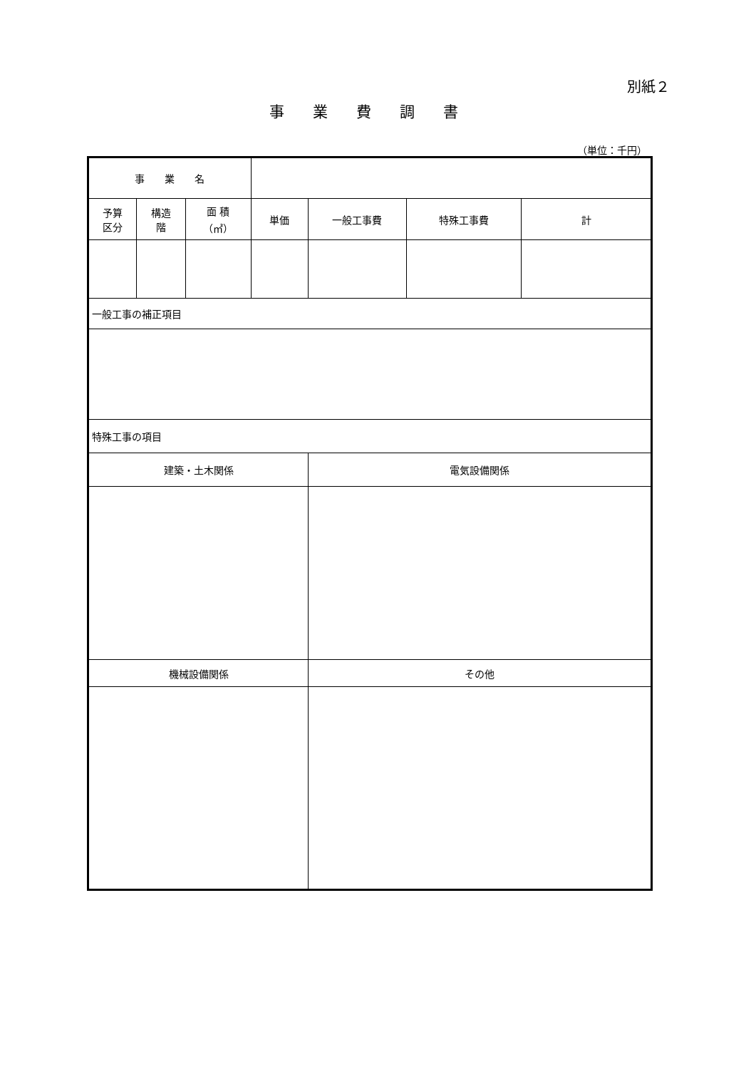別紙２
事業費調書
（単位：千円）
| 事 業 名 | | | | | | |
| 予算 区分 | 構造 階 | 面 積 （㎡） | 単価 | 一般工事費 | 特殊工事費 | 計 |
| 一般工事の補正項目 | | | | | | |
| 特殊工事の項目 | | | | | | |
| 建築・土木関係 | | | | 電気設備関係 | | |
| 機械設備関係 | | | | その他 | | |